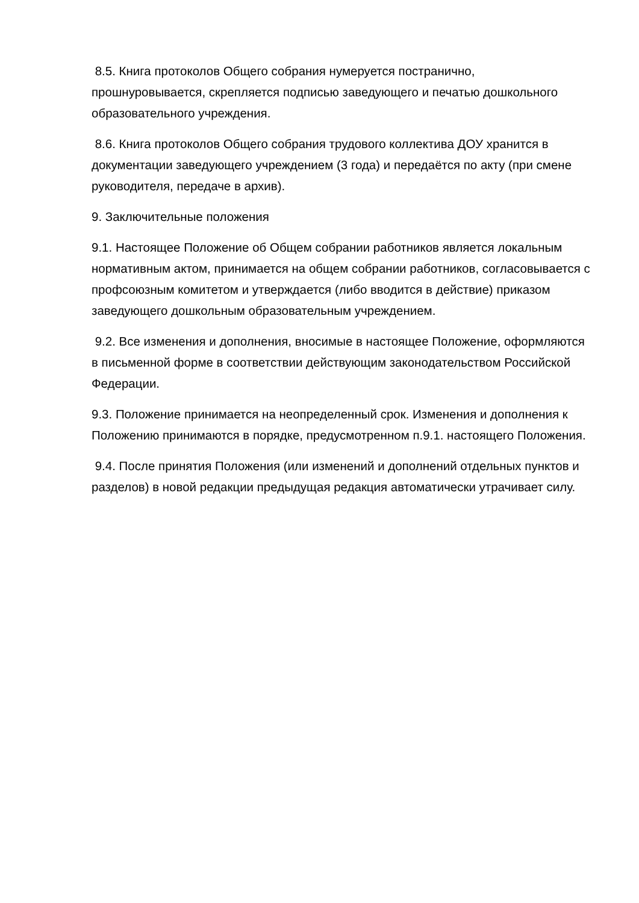8.5. Книга протоколов Общего собрания нумеруется постранично, прошнуровывается, скрепляется подписью заведующего и печатью дошкольного образовательного учреждения.
8.6. Книга протоколов Общего собрания трудового коллектива ДОУ хранится в документации заведующего учреждением (3 года) и передаётся по акту (при смене руководителя, передаче в архив).
9. Заключительные положения
9.1. Настоящее Положение об Общем собрании работников является локальным нормативным актом, принимается на общем собрании работников, согласовывается с профсоюзным комитетом и утверждается (либо вводится в действие) приказом заведующего дошкольным образовательным учреждением.
9.2. Все изменения и дополнения, вносимые в настоящее Положение, оформляются в письменной форме в соответствии действующим законодательством Российской Федерации.
9.3. Положение принимается на неопределенный срок. Изменения и дополнения к Положению принимаются в порядке, предусмотренном п.9.1. настоящего Положения.
9.4. После принятия Положения (или изменений и дополнений отдельных пунктов и разделов) в новой редакции предыдущая редакция автоматически утрачивает силу.